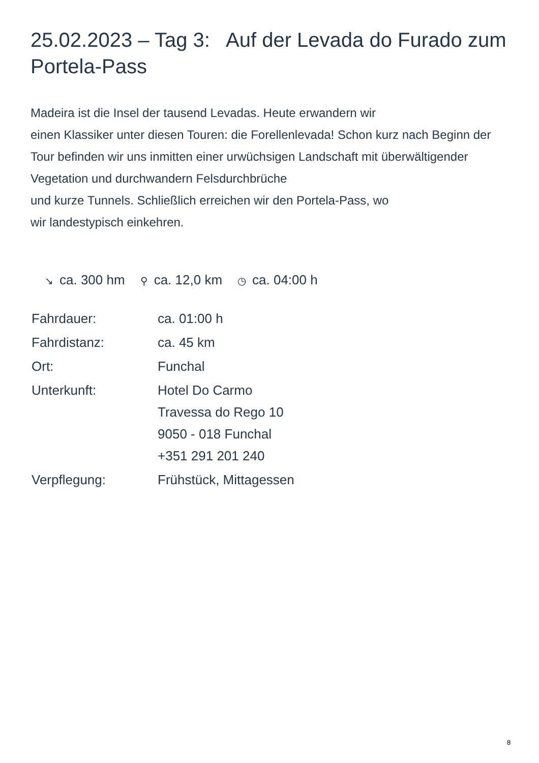25.02.2023 – Tag 3: Auf der Levada do Furado zum Portela-Pass
Madeira ist die Insel der tausend Levadas. Heute erwandern wir
einen Klassiker unter diesen Touren: die Forellenlevada! Schon kurz nach Beginn der Tour befinden wir uns inmitten einer urwüchsigen Landschaft mit überwältigender Vegetation und durchwandern Felsdurchbrüche
und kurze Tunnels. Schließlich erreichen wir den Portela-Pass, wo
wir landestypisch einkehren.
↘ ca. 300 hm
⚲ ca. 12,0 km
◷ ca. 04:00 h
| Fahrdauer: | ca. 01:00 h |
| Fahrdistanz: | ca. 45 km |
| Ort: | Funchal |
| Unterkunft: | Hotel Do Carmo Travessa do Rego 10 9050 - 018 Funchal +351 291 201 240 |
| Verpflegung: | Frühstück, Mittagessen |
8